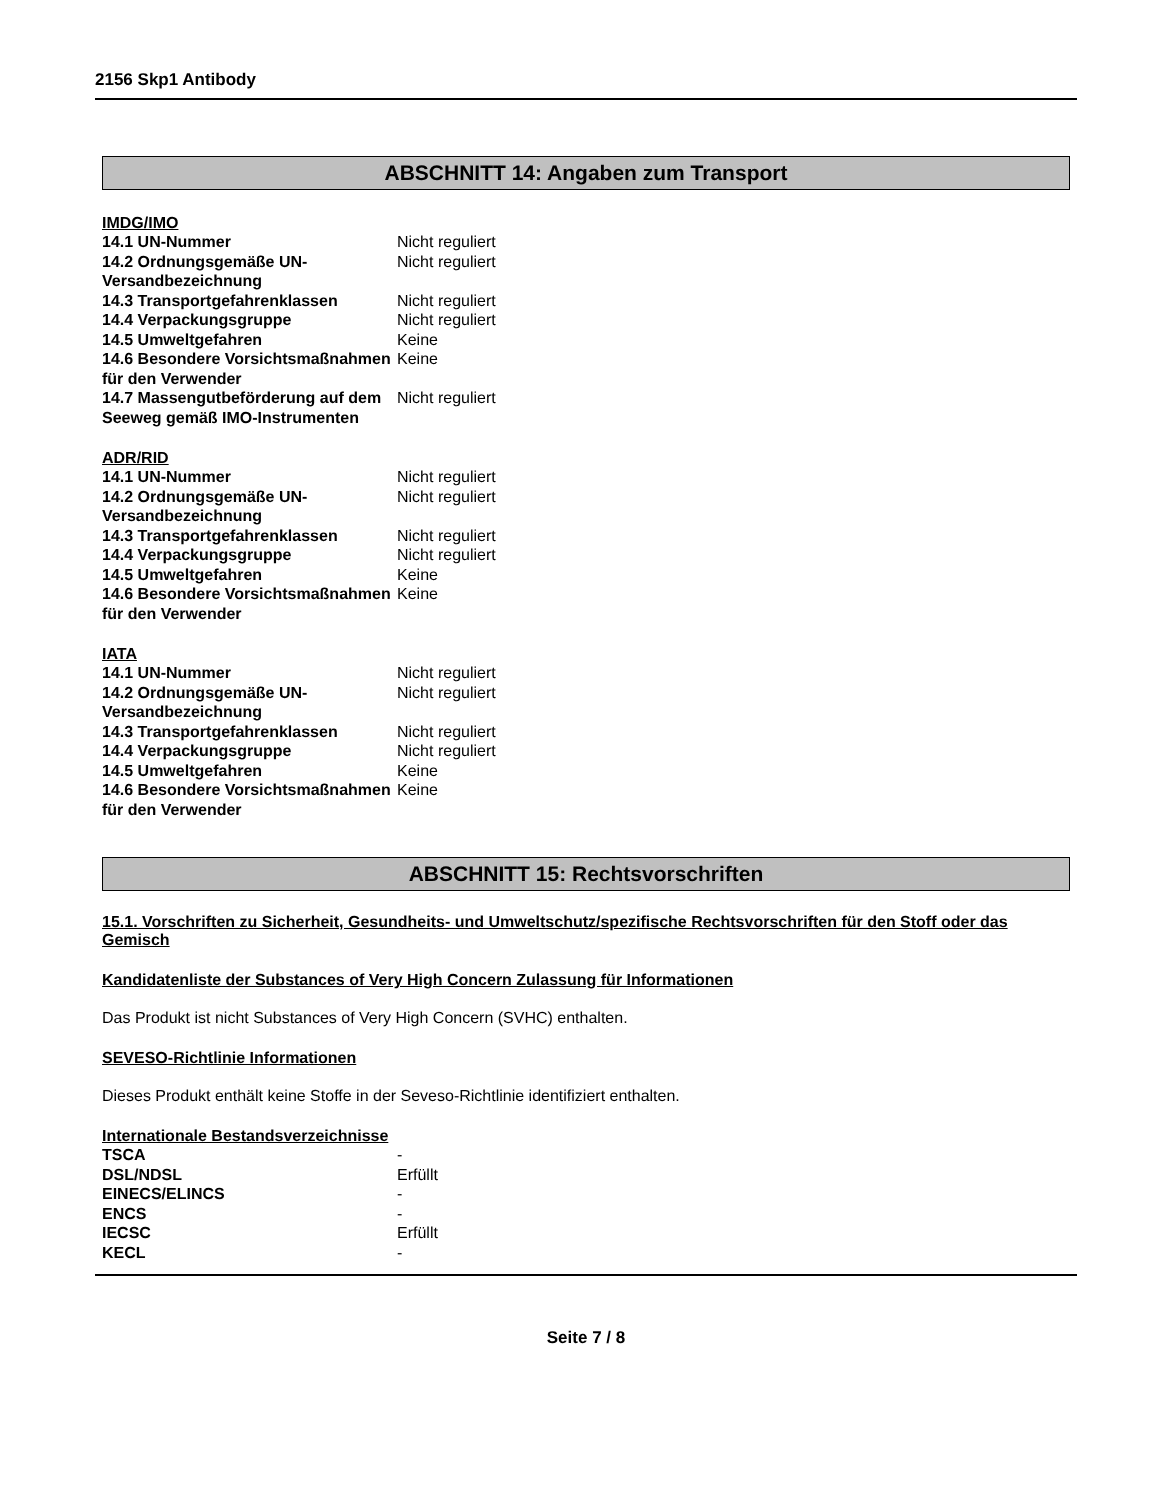2156 Skp1 Antibody
ABSCHNITT 14: Angaben zum Transport
IMDG/IMO
| 14.1 UN-Nummer | Nicht reguliert |
| 14.2 Ordnungsgemäße UN-Versandbezeichnung | Nicht reguliert |
| 14.3 Transportgefahrenklassen | Nicht reguliert |
| 14.4 Verpackungsgruppe | Nicht reguliert |
| 14.5 Umweltgefahren | Keine |
| 14.6 Besondere Vorsichtsmaßnahmen für den Verwender | Keine |
| 14.7 Massengutbeförderung auf dem Seeweg gemäß IMO-Instrumenten | Nicht reguliert |
ADR/RID
| 14.1 UN-Nummer | Nicht reguliert |
| 14.2 Ordnungsgemäße UN-Versandbezeichnung | Nicht reguliert |
| 14.3 Transportgefahrenklassen | Nicht reguliert |
| 14.4 Verpackungsgruppe | Nicht reguliert |
| 14.5 Umweltgefahren | Keine |
| 14.6 Besondere Vorsichtsmaßnahmen für den Verwender | Keine |
IATA
| 14.1 UN-Nummer | Nicht reguliert |
| 14.2 Ordnungsgemäße UN-Versandbezeichnung | Nicht reguliert |
| 14.3 Transportgefahrenklassen | Nicht reguliert |
| 14.4 Verpackungsgruppe | Nicht reguliert |
| 14.5 Umweltgefahren | Keine |
| 14.6 Besondere Vorsichtsmaßnahmen für den Verwender | Keine |
ABSCHNITT 15: Rechtsvorschriften
15.1. Vorschriften zu Sicherheit, Gesundheits- und Umweltschutz/spezifische Rechtsvorschriften für den Stoff oder das Gemisch
Kandidatenliste der Substances of Very High Concern Zulassung für Informationen
Das Produkt ist nicht Substances of Very High Concern (SVHC) enthalten.
SEVESO-Richtlinie Informationen
Dieses Produkt enthält keine Stoffe in der Seveso-Richtlinie identifiziert enthalten.
Internationale Bestandsverzeichnisse
| TSCA | - |
| DSL/NDSL | Erfüllt |
| EINECS/ELINCS | - |
| ENCS | - |
| IECSC | Erfüllt |
| KECL | - |
Seite 7 / 8